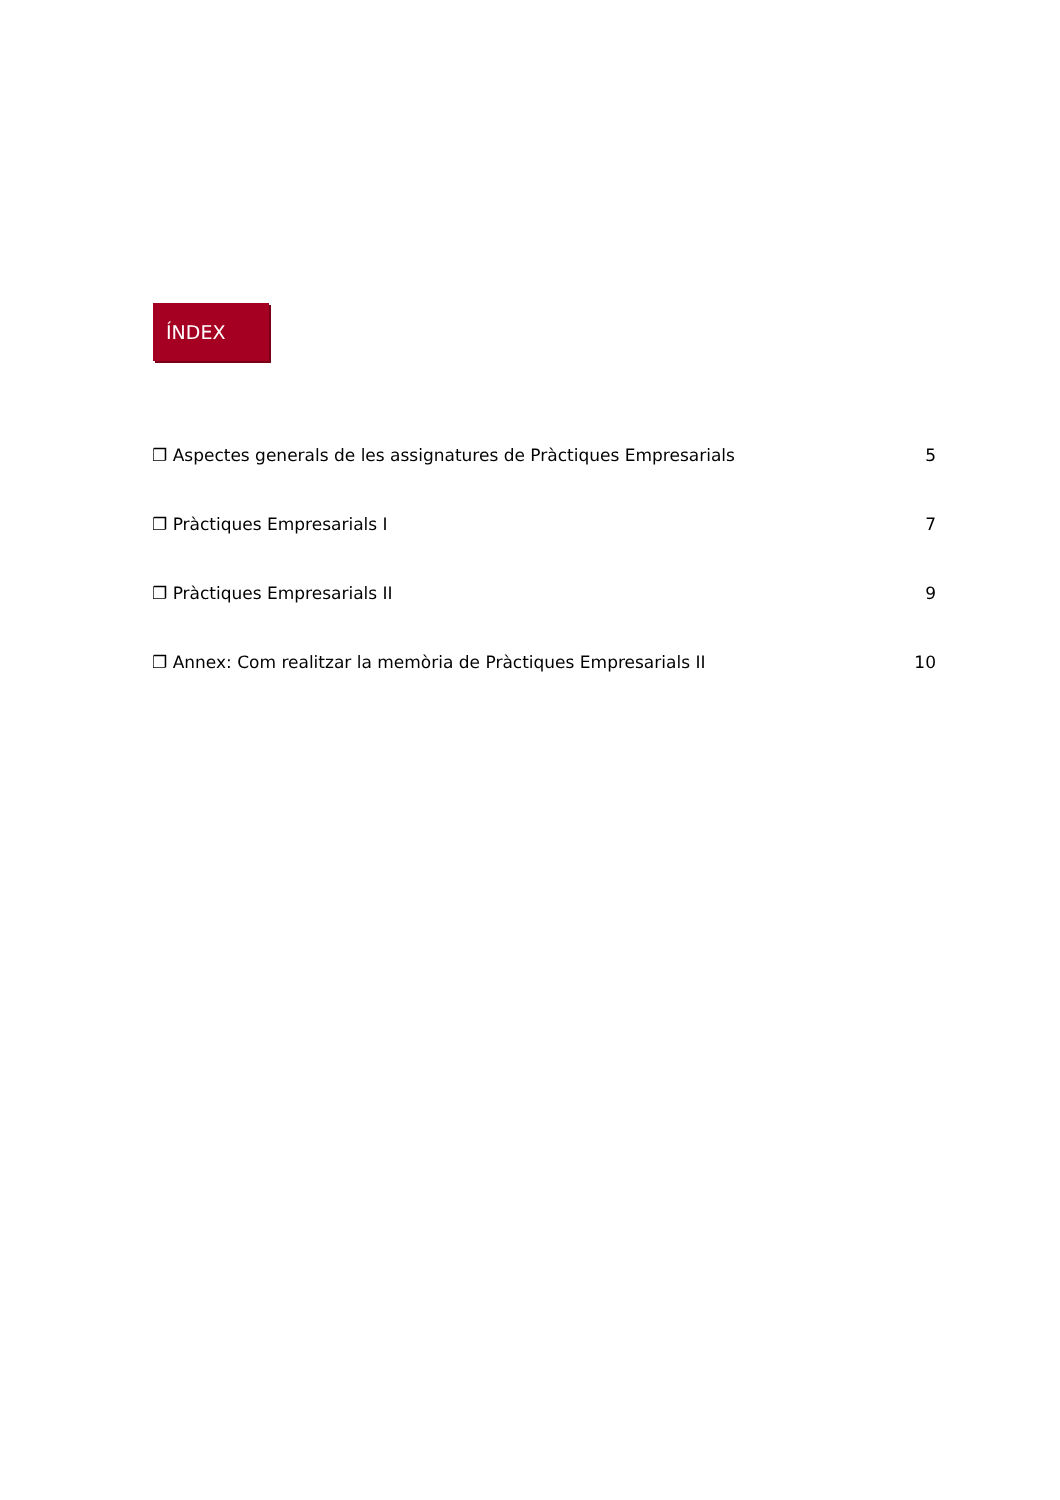ÍNDEX
❐ Aspectes generals de les assignatures de Pràctiques Empresarials 5
❐ Pràctiques Empresarials I 7
❐ Pràctiques Empresarials II 9
❐ Annex: Com realitzar la memòria de Pràctiques Empresarials II 10